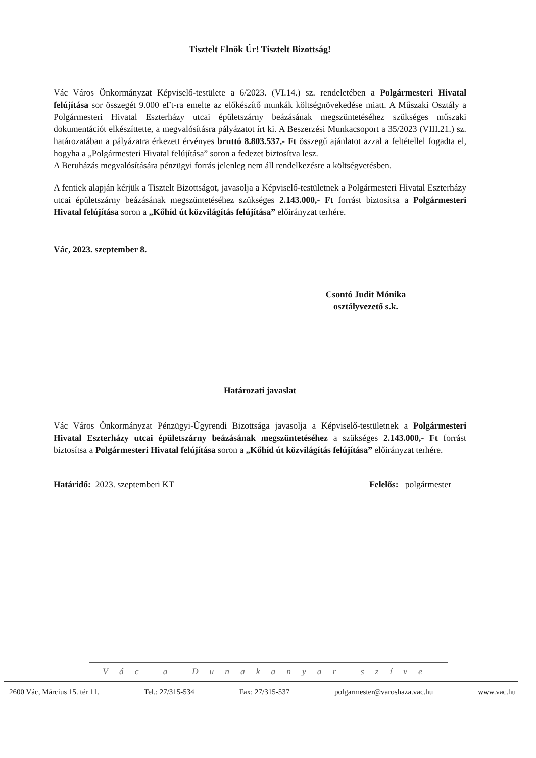Tisztelt Elnök Úr! Tisztelt Bizottság!
Vác Város Önkormányzat Képviselő-testülete a 6/2023. (VI.14.) sz. rendeletében a Polgármesteri Hivatal felújítása sor összegét 9.000 eFt-ra emelte az előkészítő munkák költségnövekedése miatt. A Műszaki Osztály a Polgármesteri Hivatal Eszterházy utcai épületszárny beázásának megszüntetéséhez szükséges műszaki dokumentációt elkészíttette, a megvalósításra pályázatot írt ki. A Beszerzési Munkacsoport a 35/2023 (VIII.21.) sz. határozatában a pályázatra érkezett érvényes bruttó 8.803.537,- Ft összegű ajánlatot azzal a feltétellel fogadta el, hogyha a „Polgármesteri Hivatal felújítása” soron a fedezet biztosítva lesz.
A Beruházás megvalósítására pénzügyi forrás jelenleg nem áll rendelkezésre a költségvetésben.
A fentiek alapján kérjük a Tisztelt Bizottságot, javasolja a Képviselő-testületnek a Polgármesteri Hivatal Eszterházy utcai épületszárny beázásának megszüntetéséhez szükséges 2.143.000,- Ft forrást biztosítsa a Polgármesteri Hivatal felújítása soron a „Kőhíd út közvilágítás felújítása” előirányzat terhére.
Vác, 2023. szeptember 8.
Csontó Judit Mónika
osztályvezető s.k.
Határozati javaslat
Vác Város Önkormányzat Pénzügyi-Ügyrendi Bizottsága javasolja a Képviselő-testületnek a Polgármesteri Hivatal Eszterházy utcai épületszárny beázásának megszüntetéséhez a szükséges 2.143.000,- Ft forrást biztosítsa a Polgármesteri Hivatal felújítása soron a „Kőhíd út közvilágítás felújítása” előirányzat terhére.
Határidő: 2023. szeptemberi KT Felelős: polgármester
Vác a Dunakanyar szíve
2600 Vác, Március 15. tér 11. Tel.: 27/315-534 Fax: 27/315-537 polgarmester@varoshaza.vac.hu www.vac.hu